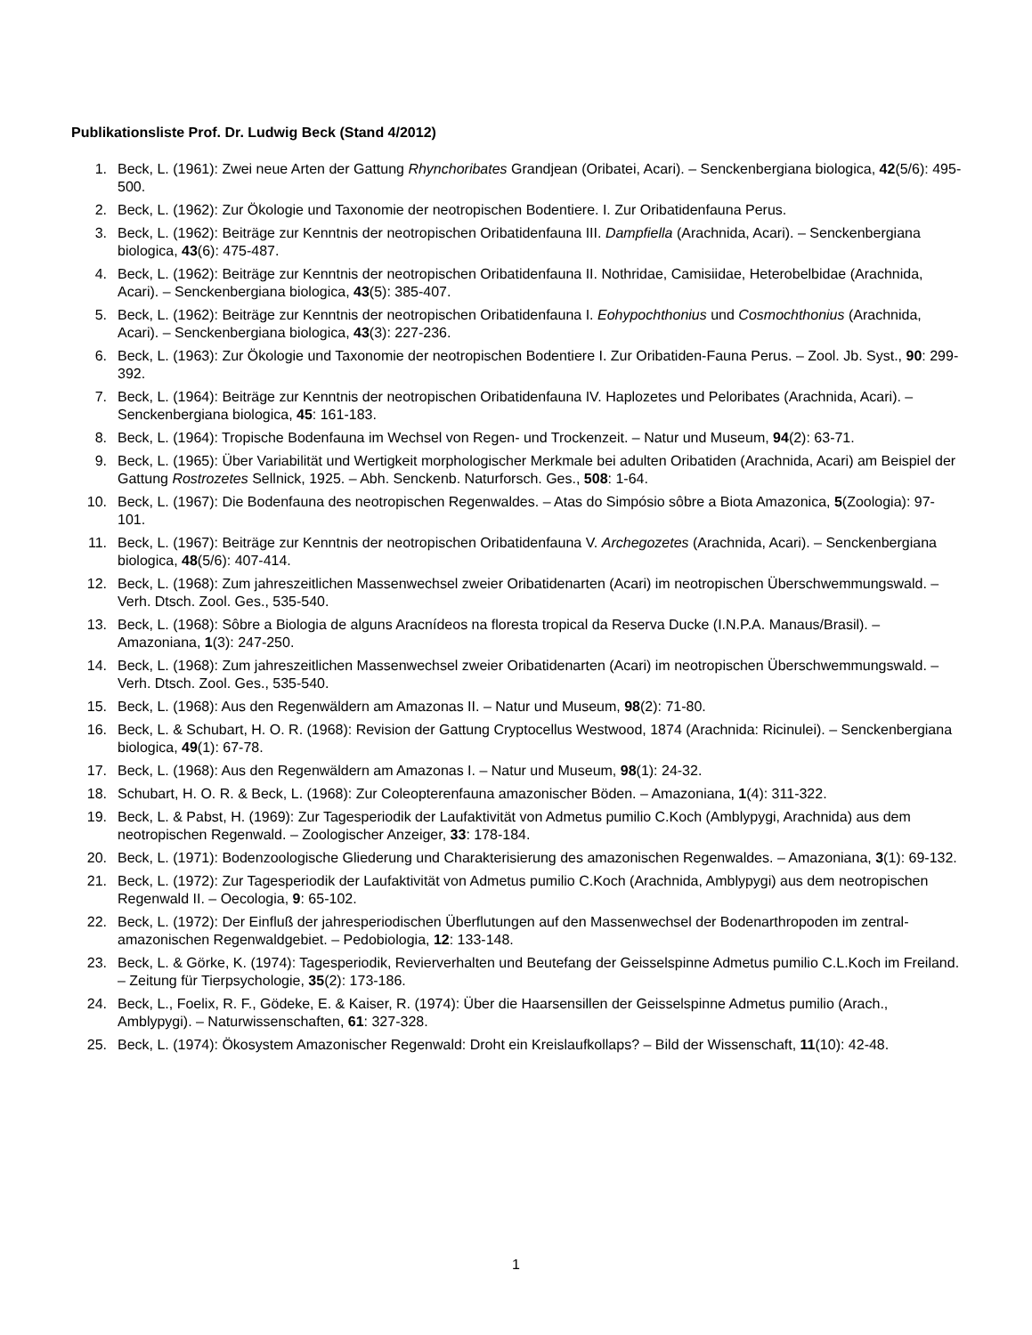Publikationsliste Prof. Dr. Ludwig Beck (Stand 4/2012)
1. Beck, L. (1961): Zwei neue Arten der Gattung Rhynchoribates Grandjean (Oribatei, Acari). – Senckenbergiana biologica, 42(5/6): 495-500.
2. Beck, L. (1962): Zur Ökologie und Taxonomie der neotropischen Bodentiere. I. Zur Oribatidenfauna Perus.
3. Beck, L. (1962): Beiträge zur Kenntnis der neotropischen Oribatidenfauna III. Dampfiella (Arachnida, Acari). – Senckenbergiana biologica, 43(6): 475-487.
4. Beck, L. (1962): Beiträge zur Kenntnis der neotropischen Oribatidenfauna II. Nothridae, Camisiidae, Heterobelbidae (Arachnida, Acari). – Senckenbergiana biologica, 43(5): 385-407.
5. Beck, L. (1962): Beiträge zur Kenntnis der neotropischen Oribatidenfauna I. Eohypochthonius und Cosmochthonius (Arachnida, Acari). – Senckenbergiana biologica, 43(3): 227-236.
6. Beck, L. (1963): Zur Ökologie und Taxonomie der neotropischen Bodentiere I. Zur Oribatiden-Fauna Perus. – Zool. Jb. Syst., 90: 299-392.
7. Beck, L. (1964): Beiträge zur Kenntnis der neotropischen Oribatidenfauna IV. Haplozetes und Peloribates (Arachnida, Acari). – Senckenbergiana biologica, 45: 161-183.
8. Beck, L. (1964): Tropische Bodenfauna im Wechsel von Regen- und Trockenzeit. – Natur und Museum, 94(2): 63-71.
9. Beck, L. (1965): Über Variabilität und Wertigkeit morphologischer Merkmale bei adulten Oribatiden (Arachnida, Acari) am Beispiel der Gattung Rostrozetes Sellnick, 1925. – Abh. Senckenb. Naturforsch. Ges., 508: 1-64.
10. Beck, L. (1967): Die Bodenfauna des neotropischen Regenwaldes. – Atas do Simpósio sôbre a Biota Amazonica, 5(Zoologia): 97-101.
11. Beck, L. (1967): Beiträge zur Kenntnis der neotropischen Oribatidenfauna V. Archegozetes (Arachnida, Acari). – Senckenbergiana biologica, 48(5/6): 407-414.
12. Beck, L. (1968): Zum jahreszeitlichen Massenwechsel zweier Oribatidenarten (Acari) im neotropischen Überschwemmungswald. – Verh. Dtsch. Zool. Ges., 535-540.
13. Beck, L. (1968): Sôbre a Biologia de alguns Aracnídeos na floresta tropical da Reserva Ducke (I.N.P.A. Manaus/Brasil). – Amazoniana, 1(3): 247-250.
14. Beck, L. (1968): Zum jahreszeitlichen Massenwechsel zweier Oribatidenarten (Acari) im neotropischen Überschwemmungswald. – Verh. Dtsch. Zool. Ges., 535-540.
15. Beck, L. (1968): Aus den Regenwäldern am Amazonas II. – Natur und Museum, 98(2): 71-80.
16. Beck, L. & Schubart, H. O. R. (1968): Revision der Gattung Cryptocellus Westwood, 1874 (Arachnida: Ricinulei). – Senckenbergiana biologica, 49(1): 67-78.
17. Beck, L. (1968): Aus den Regenwäldern am Amazonas I. – Natur und Museum, 98(1): 24-32.
18. Schubart, H. O. R. & Beck, L. (1968): Zur Coleopterenfauna amazonischer Böden. – Amazoniana, 1(4): 311-322.
19. Beck, L. & Pabst, H. (1969): Zur Tagesperiodik der Laufaktivität von Admetus pumilio C.Koch (Amblypygi, Arachnida) aus dem neotropischen Regenwald. – Zoologischer Anzeiger, 33: 178-184.
20. Beck, L. (1971): Bodenzoologische Gliederung und Charakterisierung des amazonischen Regenwaldes. – Amazoniana, 3(1): 69-132.
21. Beck, L. (1972): Zur Tagesperiodik der Laufaktivität von Admetus pumilio C.Koch (Arachnida, Amblypygi) aus dem neotropischen Regenwald II. – Oecologia, 9: 65-102.
22. Beck, L. (1972): Der Einfluß der jahresperiodischen Überflutungen auf den Massenwechsel der Bodenarthropoden im zentral-amazonischen Regenwaldgebiet. – Pedobiologia, 12: 133-148.
23. Beck, L. & Görke, K. (1974): Tagesperiodik, Revierverhalten und Beutefang der Geisselspinne Admetus pumilio C.L.Koch im Freiland. – Zeitung für Tierpsychologie, 35(2): 173-186.
24. Beck, L., Foelix, R. F., Gödeke, E. & Kaiser, R. (1974): Über die Haarsensillen der Geisselspinne Admetus pumilio (Arach., Amblypygi). – Naturwissenschaften, 61: 327-328.
25. Beck, L. (1974): Ökosystem Amazonischer Regenwald: Droht ein Kreislaufkollaps? – Bild der Wissenschaft, 11(10): 42-48.
1